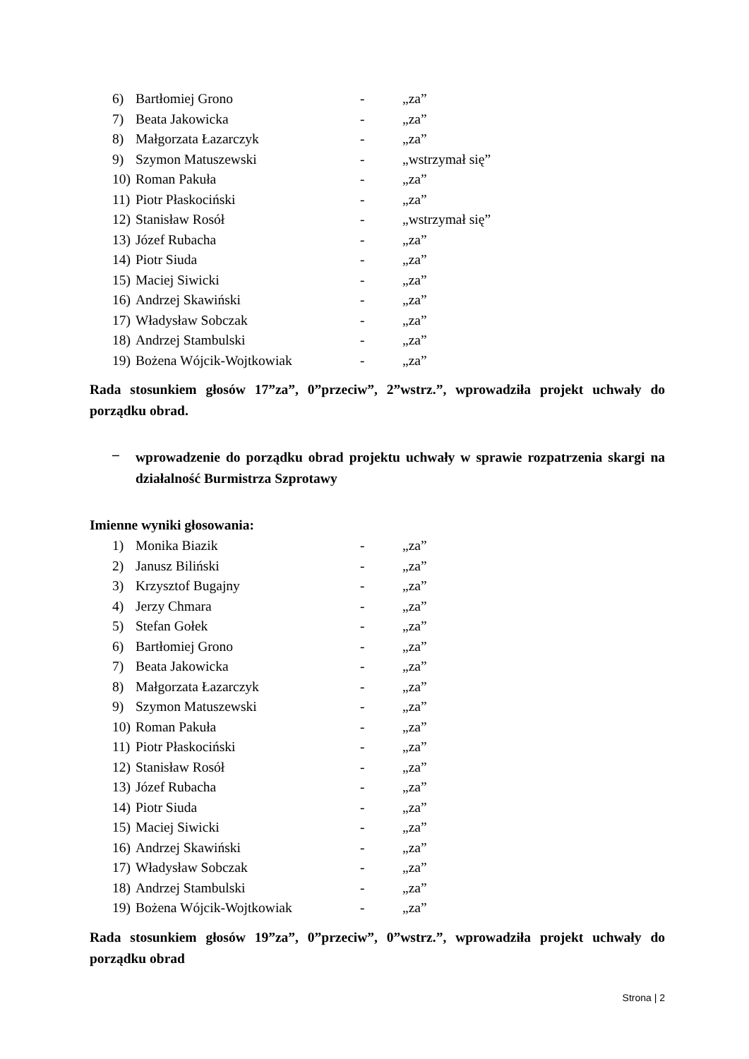6) Bartłomiej Grono - „za”
7) Beata Jakowicka - „za”
8) Małgorzata Łazarczyk - „za”
9) Szymon Matuszewski - „wstrzymał się”
10) Roman Pakuła - „za”
11) Piotr Płaskociński - „za”
12) Stanisław Rosół - „wstrzymał się”
13) Józef Rubacha - „za”
14) Piotr Siuda - „za”
15) Maciej Siwicki - „za”
16) Andrzej Skawiński - „za”
17) Władysław Sobczak - „za”
18) Andrzej Stambulski - „za”
19) Bożena Wójcik-Wojtkowiak - „za”
Rada stosunkiem głosów 17”za”, 0”przeciw”, 2”wstrz.”, wprowadziła projekt uchwały do porządku obrad.
– wprowadzenie do porządku obrad projektu uchwały w sprawie rozpatrzenia skargi na działalność Burmistrza Szprotawy
Imienne wyniki głosowania:
1) Monika Biazik - „za”
2) Janusz Biliński - „za”
3) Krzysztof Bugajny - „za”
4) Jerzy Chmara - „za”
5) Stefan Gołek - „za”
6) Bartłomiej Grono - „za”
7) Beata Jakowicka - „za”
8) Małgorzata Łazarczyk - „za”
9) Szymon Matuszewski - „za”
10) Roman Pakuła - „za”
11) Piotr Płaskociński - „za”
12) Stanisław Rosół - „za”
13) Józef Rubacha - „za”
14) Piotr Siuda - „za”
15) Maciej Siwicki - „za”
16) Andrzej Skawiński - „za”
17) Władysław Sobczak - „za”
18) Andrzej Stambulski - „za”
19) Bożena Wójcik-Wojtkowiak - „za”
Rada stosunkiem głosów 19”za”, 0”przeciw”, 0”wstrz.”, wprowadziła projekt uchwały do porządku obrad
Strona | 2